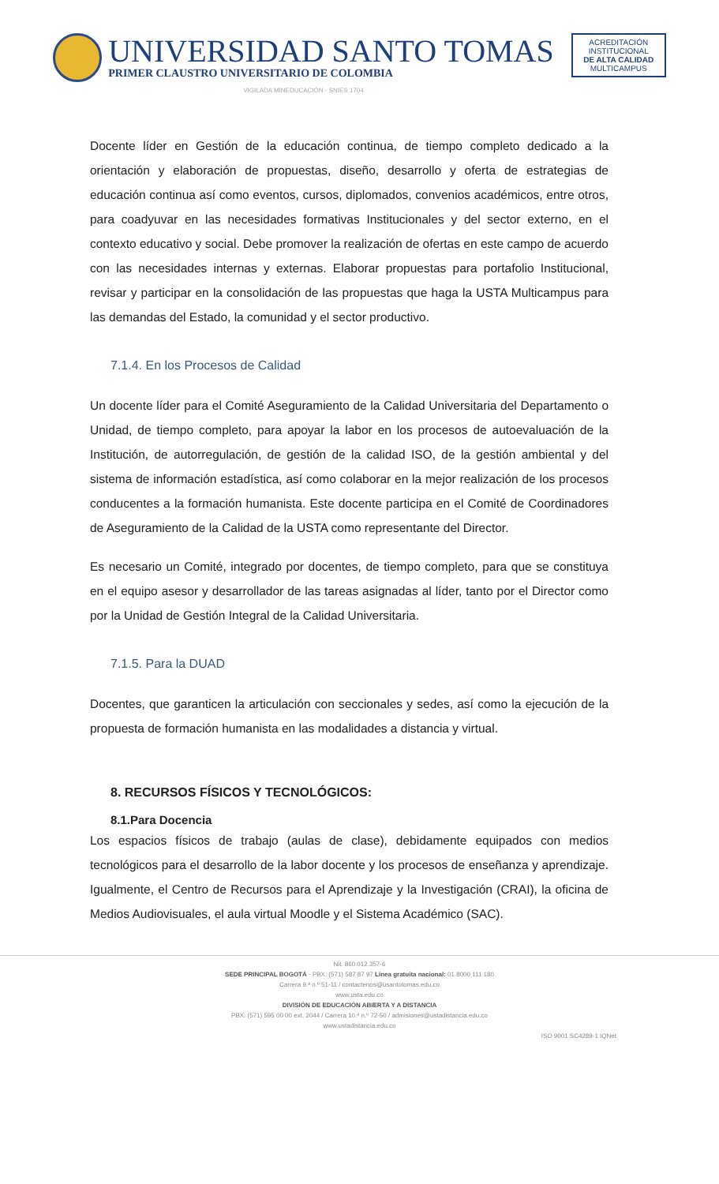UNIVERSIDAD SANTO TOMAS
PRIMER CLAUSTRO UNIVERSITARIO DE COLOMBIA
VIGILADA MINEDUCACIÓN - SNIES 1704
ACREDITACIÓN
INSTITUCIONAL
DE ALTA CALIDAD
MULTICAMPUS
Docente líder en Gestión de la educación continua, de tiempo completo dedicado a la orientación y elaboración de propuestas, diseño, desarrollo y oferta de estrategias de educación continua así como eventos, cursos, diplomados, convenios académicos, entre otros, para coadyuvar en las necesidades formativas Institucionales y del sector externo, en el contexto educativo y social. Debe promover la realización de ofertas en este campo de acuerdo con las necesidades internas y externas. Elaborar propuestas para portafolio Institucional, revisar y participar en la consolidación de las propuestas que haga la USTA Multicampus para las demandas del Estado, la comunidad y el sector productivo.
7.1.4. En los Procesos de Calidad
Un docente líder para el Comité Aseguramiento de la Calidad Universitaria del Departamento o Unidad, de tiempo completo, para apoyar la labor en los procesos de autoevaluación de la Institución, de autorregulación, de gestión de la calidad ISO, de la gestión ambiental y del sistema de información estadística, así como colaborar en la mejor realización de los procesos conducentes a la formación humanista. Este docente participa en el Comité de Coordinadores de Aseguramiento de la Calidad de la USTA como representante del Director.
Es necesario un Comité, integrado por docentes, de tiempo completo, para que se constituya en el equipo asesor y desarrollador de las tareas asignadas al líder, tanto por el Director como por la Unidad de Gestión Integral de la Calidad Universitaria.
7.1.5. Para la DUAD
Docentes, que garanticen la articulación con seccionales y sedes, así como la ejecución de la propuesta de formación humanista en las modalidades a distancia y virtual.
8. RECURSOS FÍSICOS Y TECNOLÓGICOS:
8.1.Para Docencia
Los espacios físicos de trabajo (aulas de clase), debidamente equipados con medios tecnológicos para el desarrollo de la labor docente y los procesos de enseñanza y aprendizaje. Igualmente, el Centro de Recursos para el Aprendizaje y la Investigación (CRAI), la oficina de Medios Audiovisuales, el aula virtual Moodle y el Sistema Académico (SAC).
Nit. 860.012.357-6
SEDE PRINCIPAL BOGOTÁ - PBX: (571) 587 87 97 Línea gratuita nacional: 01 8000 111 180
Carrera 9.ª n.º 51-11 / contactenos@usantotomas.edu.co
www.usta.edu.co
DIVISIÓN DE EDUCACIÓN ABIERTA Y A DISTANCIA
PBX: (571) 595 00 00 ext. 2044 / Carrera 10.ª n.º 72-50 / admisiones@ustadistancia.edu.co
www.ustadistancia.edu.co
ISO 9001 SC4289-1 IQNet